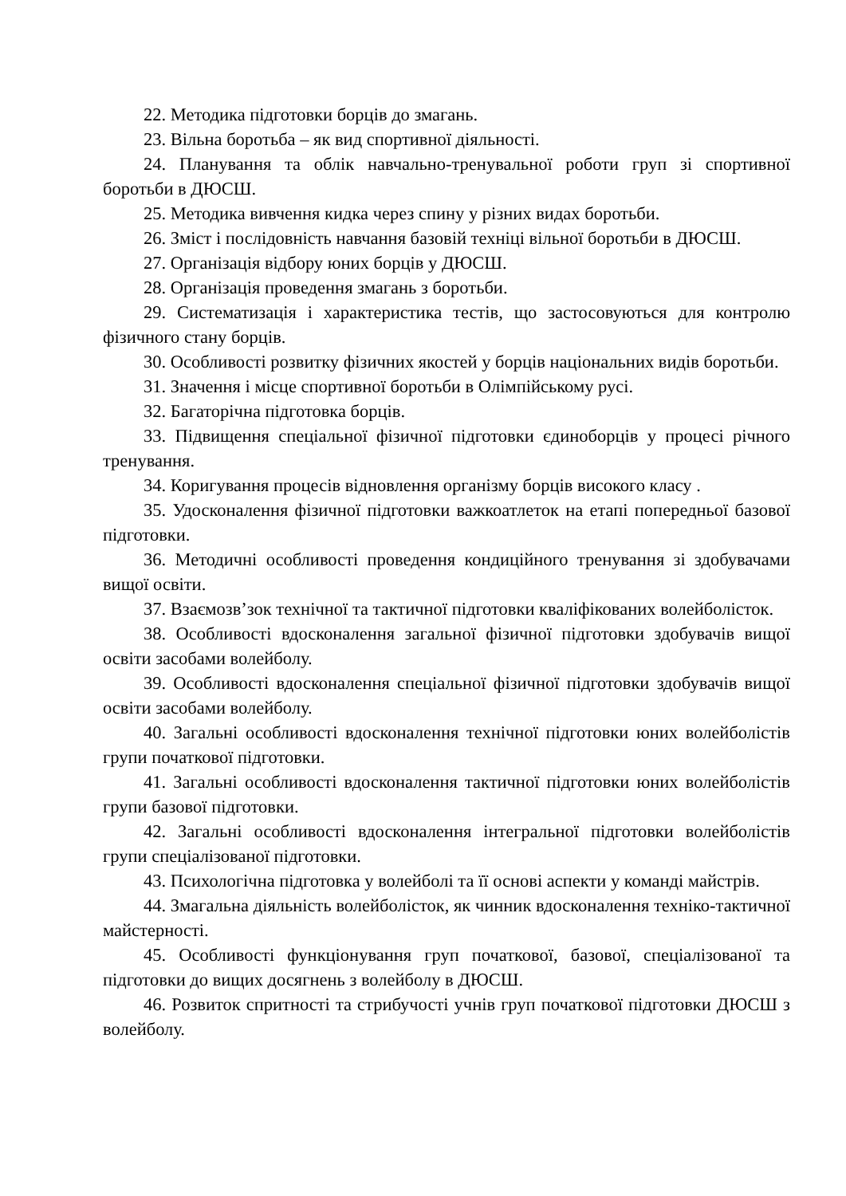22. Методика підготовки борців до змагань.
23. Вільна боротьба – як вид спортивної діяльності.
24. Планування та облік навчально-тренувальної роботи груп зі спортивної боротьби в ДЮСШ.
25. Методика вивчення кидка через спину у різних видах боротьби.
26. Зміст і послідовність навчання базовій техніці вільної боротьби в ДЮСШ.
27. Організація відбору юних борців у ДЮСШ.
28. Організація проведення змагань з боротьби.
29. Систематизація і характеристика тестів, що застосовуються для контролю фізичного стану борців.
30. Особливості розвитку фізичних якостей у борців національних видів боротьби.
31. Значення і місце спортивної боротьби в Олімпійському русі.
32. Багаторічна підготовка борців.
33. Підвищення спеціальної фізичної підготовки єдиноборців у процесі річного тренування.
34. Коригування процесів відновлення організму борців високого класу .
35. Удосконалення фізичної підготовки важкоатлеток на етапі попередньої базової підготовки.
36. Методичні особливості проведення кондиційного тренування зі здобувачами вищої освіти.
37. Взаємозв’зок технічної та тактичної підготовки кваліфікованих волейболісток.
38. Особливості вдосконалення загальної фізичної підготовки здобувачів вищої освіти засобами волейболу.
39. Особливості вдосконалення спеціальної фізичної підготовки здобувачів вищої освіти засобами волейболу.
40. Загальні особливості вдосконалення технічної підготовки юних волейболістів групи початкової підготовки.
41. Загальні особливості вдосконалення тактичної підготовки юних волейболістів групи базової підготовки.
42. Загальні особливості вдосконалення інтегральної підготовки волейболістів групи спеціалізованої підготовки.
43. Психологічна підготовка у волейболі та її основі аспекти у команді майстрів.
44. Змагальна діяльність волейболісток, як чинник вдосконалення техніко-тактичної майстерності.
45. Особливості функціонування груп початкової, базової, спеціалізованої та підготовки до вищих досягнень з волейболу в ДЮСШ.
46. Розвиток спритності та стрибучості учнів груп початкової підготовки ДЮСШ з волейболу.